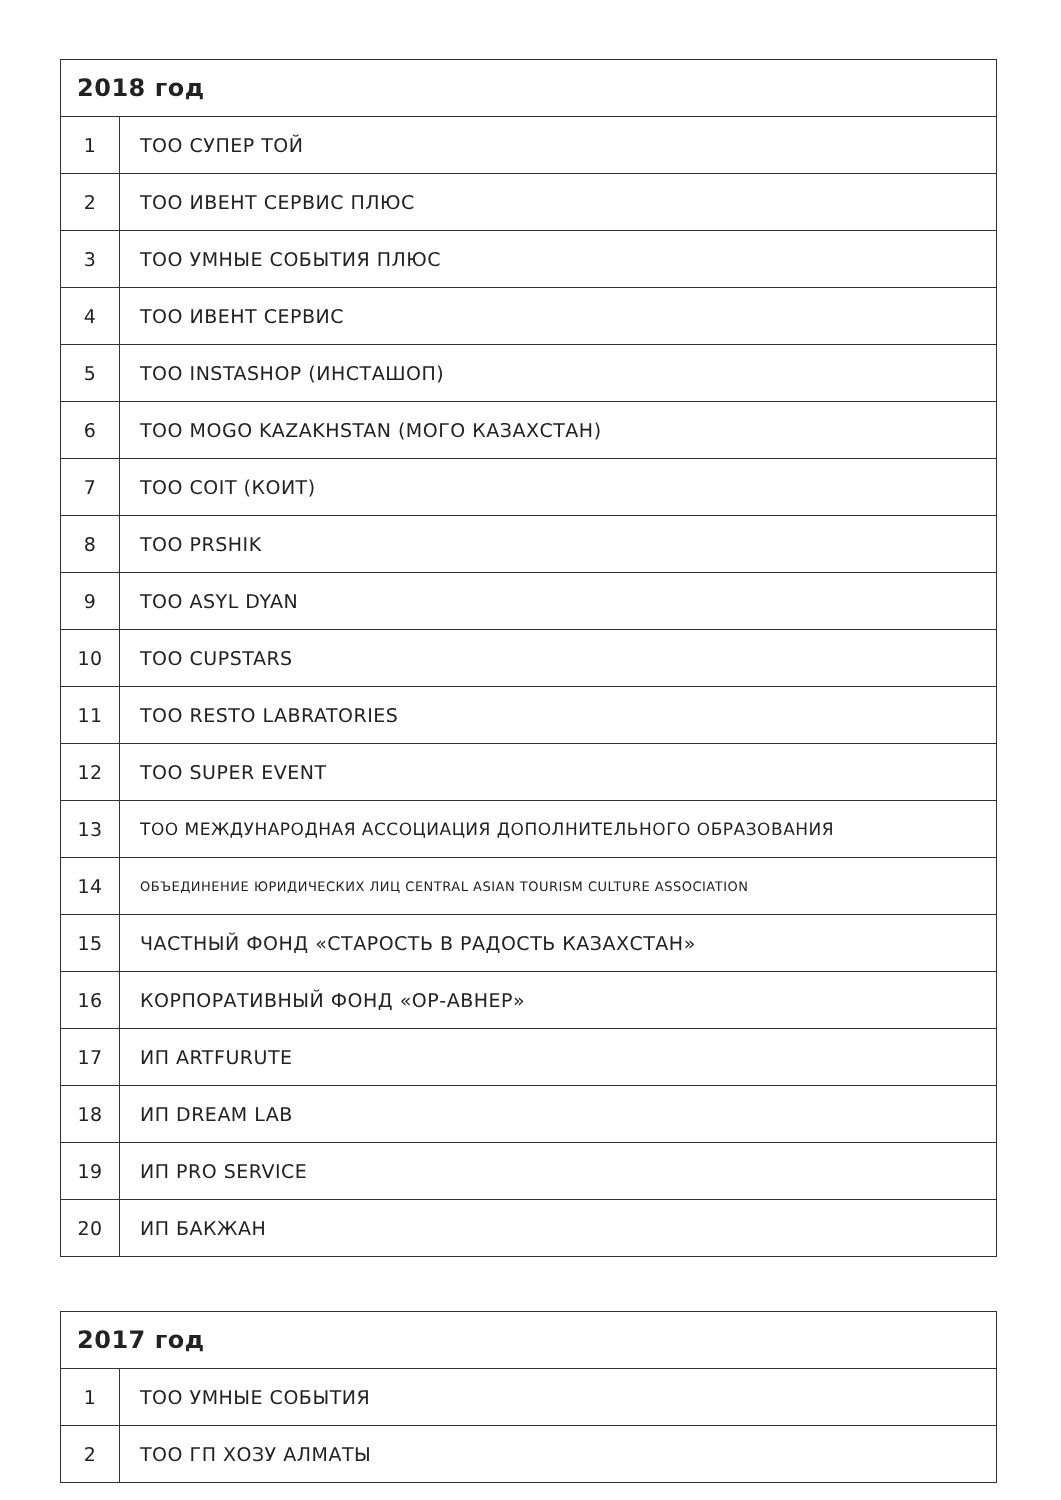| 2018 год | |
| --- | --- |
| 1 | ТОО СУПЕР ТОЙ |
| 2 | ТОО ИВЕНТ СЕРВИС ПЛЮС |
| 3 | ТОО УМНЫЕ СОБЫТИЯ ПЛЮС |
| 4 | ТОО ИВЕНТ СЕРВИС |
| 5 | ТОО INSTASHOP (ИНСТАШОП) |
| 6 | ТОО MOGO KAZAKHSTAN (МОГО КАЗАХСТАН) |
| 7 | ТОО COIT (КОИТ) |
| 8 | ТОО PRSHIK |
| 9 | ТОО ASYL DYAN |
| 10 | ТОО CUPSTARS |
| 11 | ТОО RESTO LABRATORIES |
| 12 | ТОО SUPER EVENT |
| 13 | ТОО МЕЖДУНАРОДНАЯ АССОЦИАЦИЯ ДОПОЛНИТЕЛЬНОГО ОБРАЗОВАНИЯ |
| 14 | ОБЪЕДИНЕНИЕ ЮРИДИЧЕСКИХ ЛИЦ CENTRAL ASIAN TOURISM CULTURE ASSOCIATION |
| 15 | ЧАСТНЫЙ ФОНД «СТАРОСТЬ В РАДОСТЬ КАЗАХСТАН» |
| 16 | КОРПОРАТИВНЫЙ ФОНД «ОР-АВНЕР» |
| 17 | ИП ARTFURUTE |
| 18 | ИП DREAM LAB |
| 19 | ИП PRO SERVICE |
| 20 | ИП БАКЖАН |
| 2017 год | |
| --- | --- |
| 1 | ТОО УМНЫЕ СОБЫТИЯ |
| 2 | ТОО ГП ХОЗУ АЛМАТЫ |